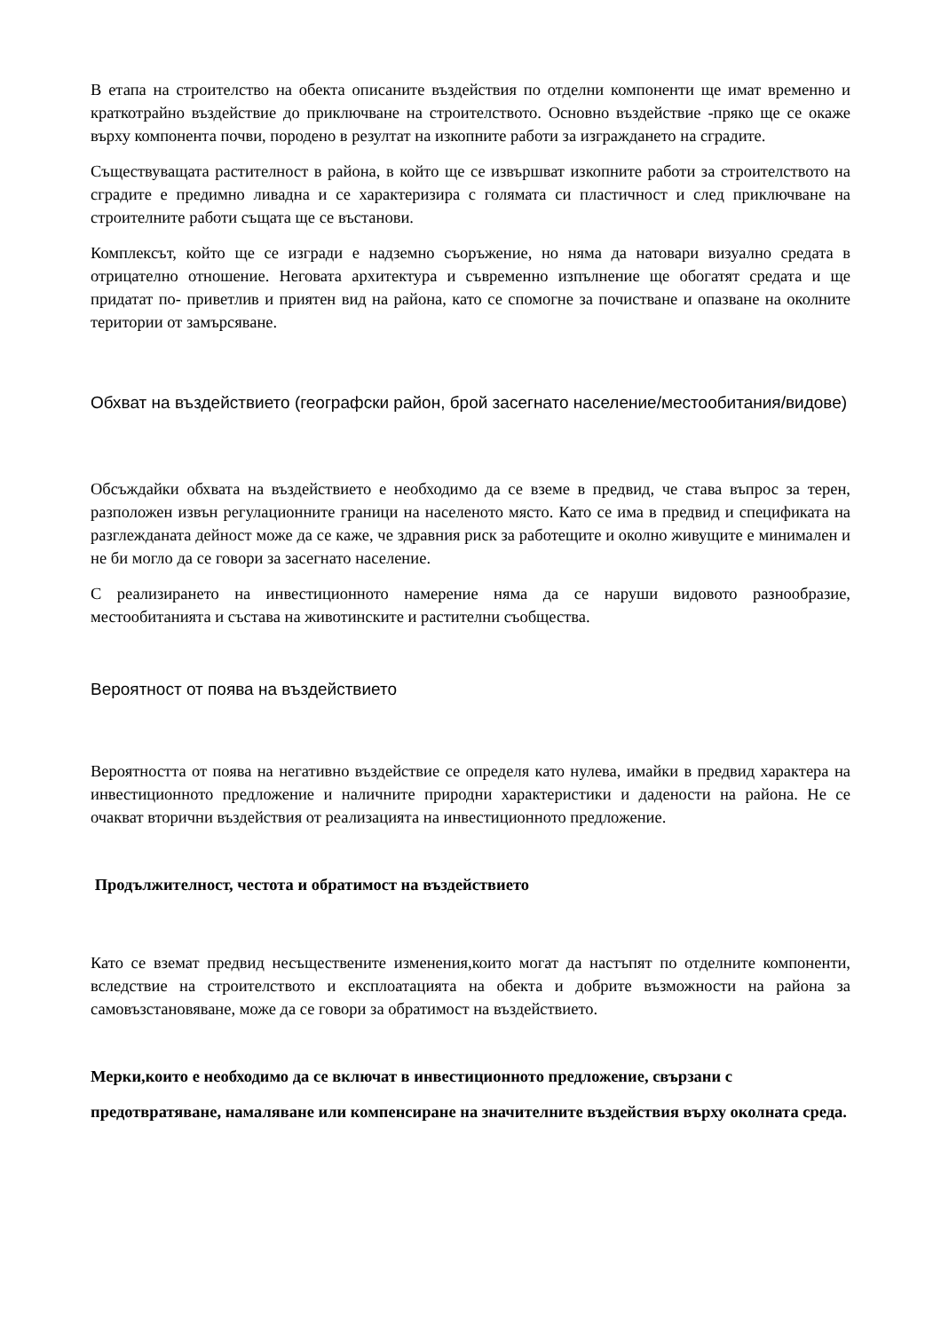В етапа на строителство на обекта описаните въздействия по отделни компоненти ще имат временно и краткотрайно въздействие до приключване на строителството. Основно въздействие -пряко ще се окаже върху компонента почви, породено в резултат на изкопните работи за изграждането на сградите.
Съществуващата растителност в района, в който ще се извършват изкопните работи за строителството на сградите е предимно ливадна и се характеризира с голямата си пластичност и след приключване на строителните работи същата ще се въстанови.
Комплексът, който ще се изгради е надземно съоръжение, но няма да натовари визуално средата в отрицателно отношение. Неговата архитектура и съвременно изпълнение ще обогатят средата и ще придатат по- приветлив и приятен вид на района, като се спомогне за почистване и опазване на околните територии от замърсяване.
Обхват на въздействието (географски район, брой засегнато население/местообитания/видове)
Обсъждайки обхвата на въздействието е необходимо да се вземе в предвид, че става въпрос за терен, разположен извън регулационните граници на населеното място. Като се има в предвид и спецификата на разглежданата дейност може да се каже, че здравния риск за работещите и околно живущите е минимален и не би могло да се говори за засегнато население.
С реализирането на инвестиционното намерение няма да се наруши видовото разнообразие, местообитанията и състава на животинските и растителни съобщества.
Вероятност от поява на въздействието
Вероятността от поява на негативно въздействие се определя като нулева, имайки в предвид характера на инвестиционното предложение и наличните природни характеристики и дадености на района. Не се очакват вторични въздействия от реализацията на инвестиционното предложение.
Продължителност, честота и обратимост на въздействието
Като се вземат предвид несъществените изменения,които могат да настъпят по отделните компоненти, вследствие на строителството и експлоатацията на обекта и добрите възможности на района за самовъзстановяване, може да се говори за обратимост на въздействието.
Мерки,които е необходимо да се включат в инвестиционното предложение, свързани с
предотвратяване, намаляване или компенсиране на значителните въздействия върху околната среда.